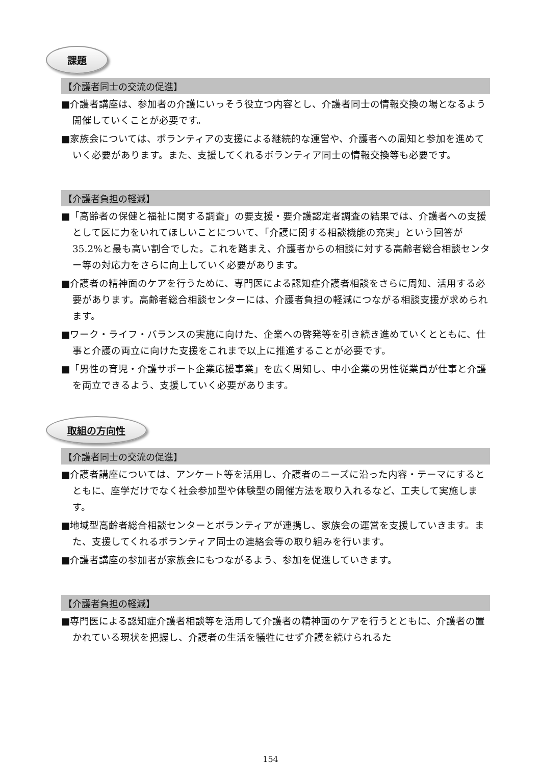課題
【介護者同士の交流の促進】
■介護者講座は、参加者の介護にいっそう役立つ内容とし、介護者同士の情報交換の場となるよう開催していくことが必要です。
■家族会については、ボランティアの支援による継続的な運営や、介護者への周知と参加を進めていく必要があります。また、支援してくれるボランティア同士の情報交換等も必要です。
【介護者負担の軽減】
■「高齢者の保健と福祉に関する調査」の要支援・要介護認定者調査の結果では、介護者への支援として区に力をいれてほしいことについて、「介護に関する相談機能の充実」という回答が35.2%と最も高い割合でした。これを踏まえ、介護者からの相談に対する高齢者総合相談センター等の対応力をさらに向上していく必要があります。
■介護者の精神面のケアを行うために、専門医による認知症介護者相談をさらに周知、活用する必要があります。高齢者総合相談センターには、介護者負担の軽減につながる相談支援が求められます。
■ワーク・ライフ・バランスの実施に向けた、企業への啓発等を引き続き進めていくとともに、仕事と介護の両立に向けた支援をこれまで以上に推進することが必要です。
■「男性の育児・介護サポート企業応援事業」を広く周知し、中小企業の男性従業員が仕事と介護を両立できるよう、支援していく必要があります。
取組の方向性
【介護者同士の交流の促進】
■介護者講座については、アンケート等を活用し、介護者のニーズに沿った内容・テーマにするとともに、座学だけでなく社会参加型や体験型の開催方法を取り入れるなど、工夫して実施します。
■地域型高齢者総合相談センターとボランティアが連携し、家族会の運営を支援していきます。また、支援してくれるボランティア同士の連絡会等の取り組みを行います。
■介護者講座の参加者が家族会にもつながるよう、参加を促進していきます。
【介護者負担の軽減】
■専門医による認知症介護者相談等を活用して介護者の精神面のケアを行うとともに、介護者の置かれている現状を把握し、介護者の生活を犠牲にせず介護を続けられるた
154